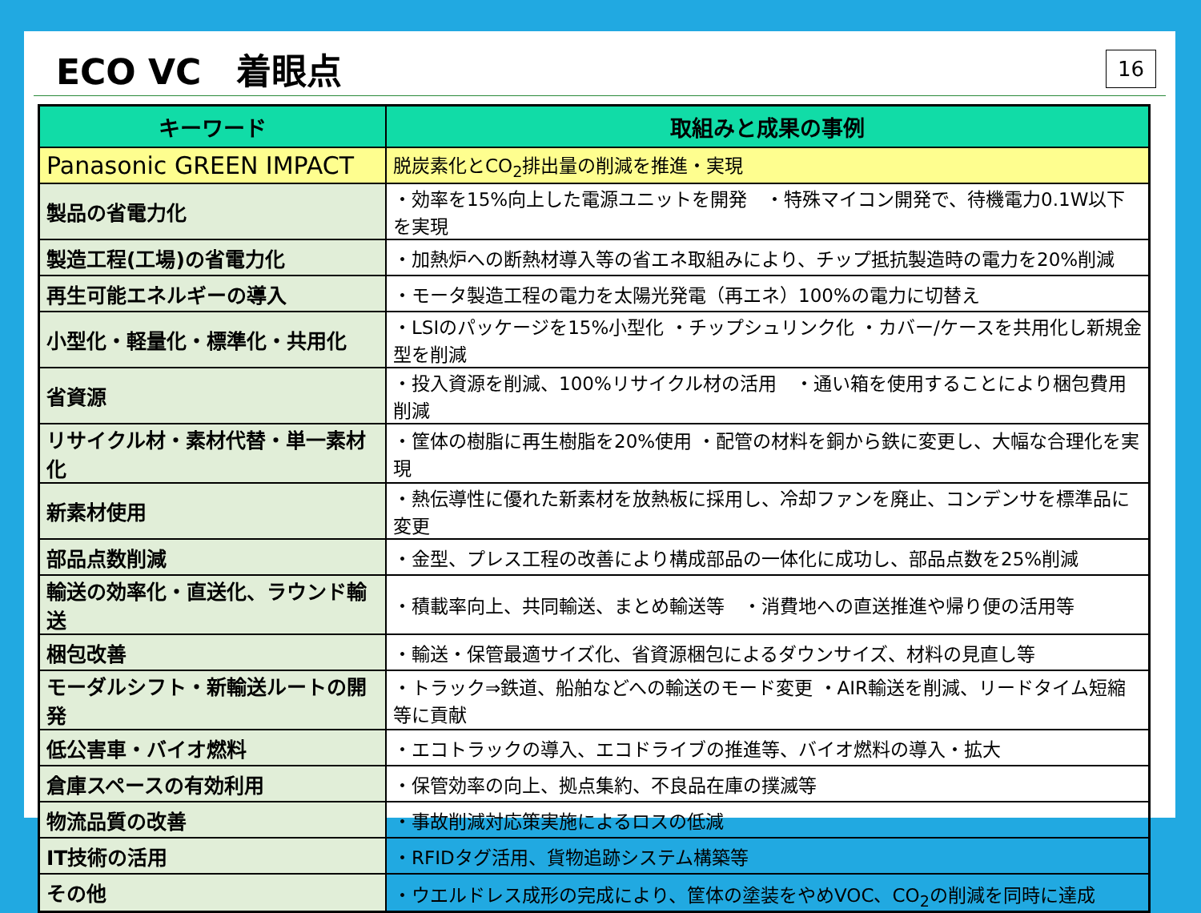ECO VC　着眼点
16
| キーワード | 取組みと成果の事例 |
| --- | --- |
| Panasonic GREEN IMPACT | 脱炭素化とCO<sub>2</sub>排出量の削減を推進・実現 |
| 製品の省電力化 | ・効率を15%向上した電源ユニットを開発 ・特殊マイコン開発で、待機電力0.1W以下を実現 |
| 製造工程(工場)の省電力化 | ・加熱炉への断熱材導入等の省エネ取組みにより、チップ抵抗製造時の電力を20%削減 |
| 再生可能エネルギーの導入 | ・モータ製造工程の電力を太陽光発電（再エネ）100%の電力に切替え |
| 小型化・軽量化・標準化・共用化 | ・LSIのパッケージを15%小型化 ・チップシュリンク化 ・カバー/ケースを共用化し新規金型を削減 |
| 省資源 | ・投入資源を削減、100%リサイクル材の活用 ・通い箱を使用することにより梱包費用削減 |
| リサイクル材・素材代替・単一素材化 | ・筐体の樹脂に再生樹脂を20%使用 ・配管の材料を銅から鉄に変更し、大幅な合理化を実現 |
| 新素材使用 | ・熱伝導性に優れた新素材を放熱板に採用し、冷却ファンを廃止、コンデンサを標準品に変更 |
| 部品点数削減 | ・金型、プレス工程の改善により構成部品の一体化に成功し、部品点数を25%削減 |
| 輸送の効率化・直送化、ラウンド輸送 | ・積載率向上、共同輸送、まとめ輸送等 ・消費地への直送推進や帰り便の活用等 |
| 梱包改善 | ・輸送・保管最適サイズ化、省資源梱包によるダウンサイズ、材料の見直し等 |
| モーダルシフト・新輸送ルートの開発 | ・トラック⇒鉄道、船舶などへの輸送のモード変更 ・AIR輸送を削減、リードタイム短縮等に貢献 |
| 低公害車・バイオ燃料 | ・エコトラックの導入、エコドライブの推進等、バイオ燃料の導入・拡大 |
| 倉庫スペースの有効利用 | ・保管効率の向上、拠点集約、不良品在庫の撲滅等 |
| 物流品質の改善 | ・事故削減対応策実施によるロスの低減 |
| IT技術の活用 | ・RFIDタグ活用、貨物追跡システム構築等 |
| その他 | ・ウエルドレス成形の完成により、筐体の塗装をやめVOC、CO<sub>2</sub>の削減を同時に達成 |